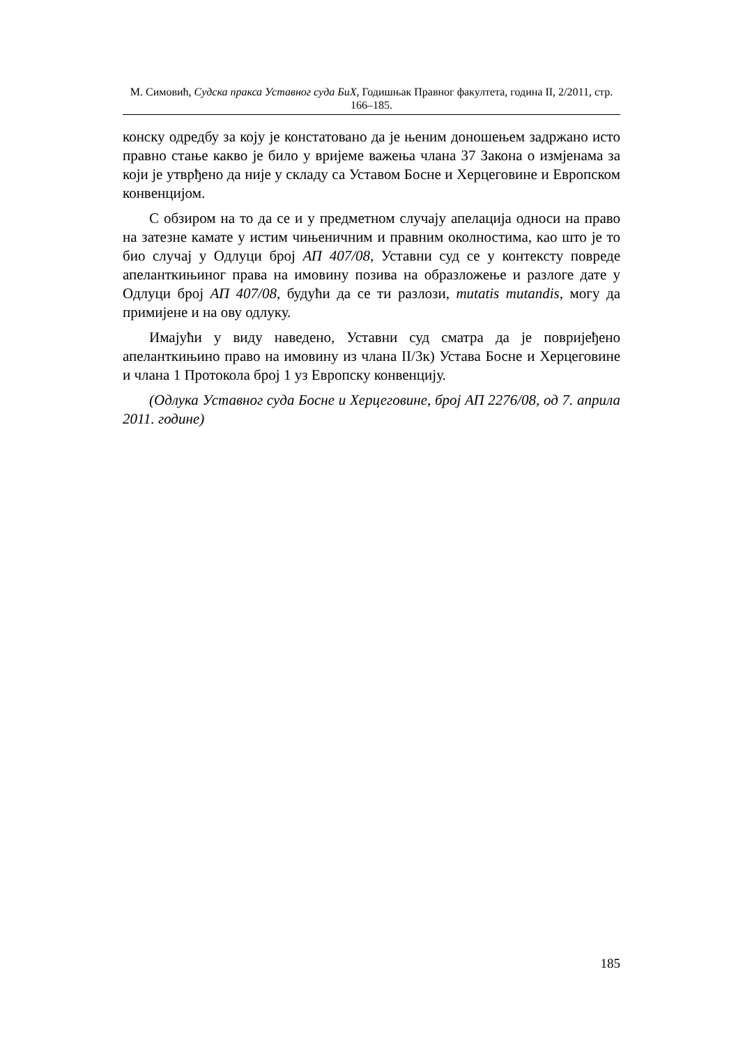М. Симовић, Судска пракса Уставног суда БиХ, Годишњак Правног факултета, година II, 2/2011, стр. 166–185.
конску одредбу за коју је констатовано да је њеним доношењем задржано исто правно стање какво је било у вријеме важења члана 37 Закона о измјенама за који је утврђено да није у складу са Уставом Босне и Херцеговине и Европском конвенцијом.
С обзиром на то да се и у предметном случају апелација односи на право на затезне камате у истим чињеничним и правним околностима, као што је то био случај у Одлуци број АП 407/08, Уставни суд се у контексту повреде апеланткињиног права на имовину позива на образложење и разлоге дате у Одлуци број АП 407/08, будући да се ти разлози, mutatis mutandis, могу да примијене и на ову одлуку.
Имајући у виду наведено, Уставни суд сматра да је повријеђено апеланткињино право на имовину из члана II/3к) Устава Босне и Херцеговине и члана 1 Протокола број 1 уз Европску конвенцију.
(Одлука Уставног суда Босне и Херцеговине, број АП 2276/08, од 7. априла 2011. године)
185